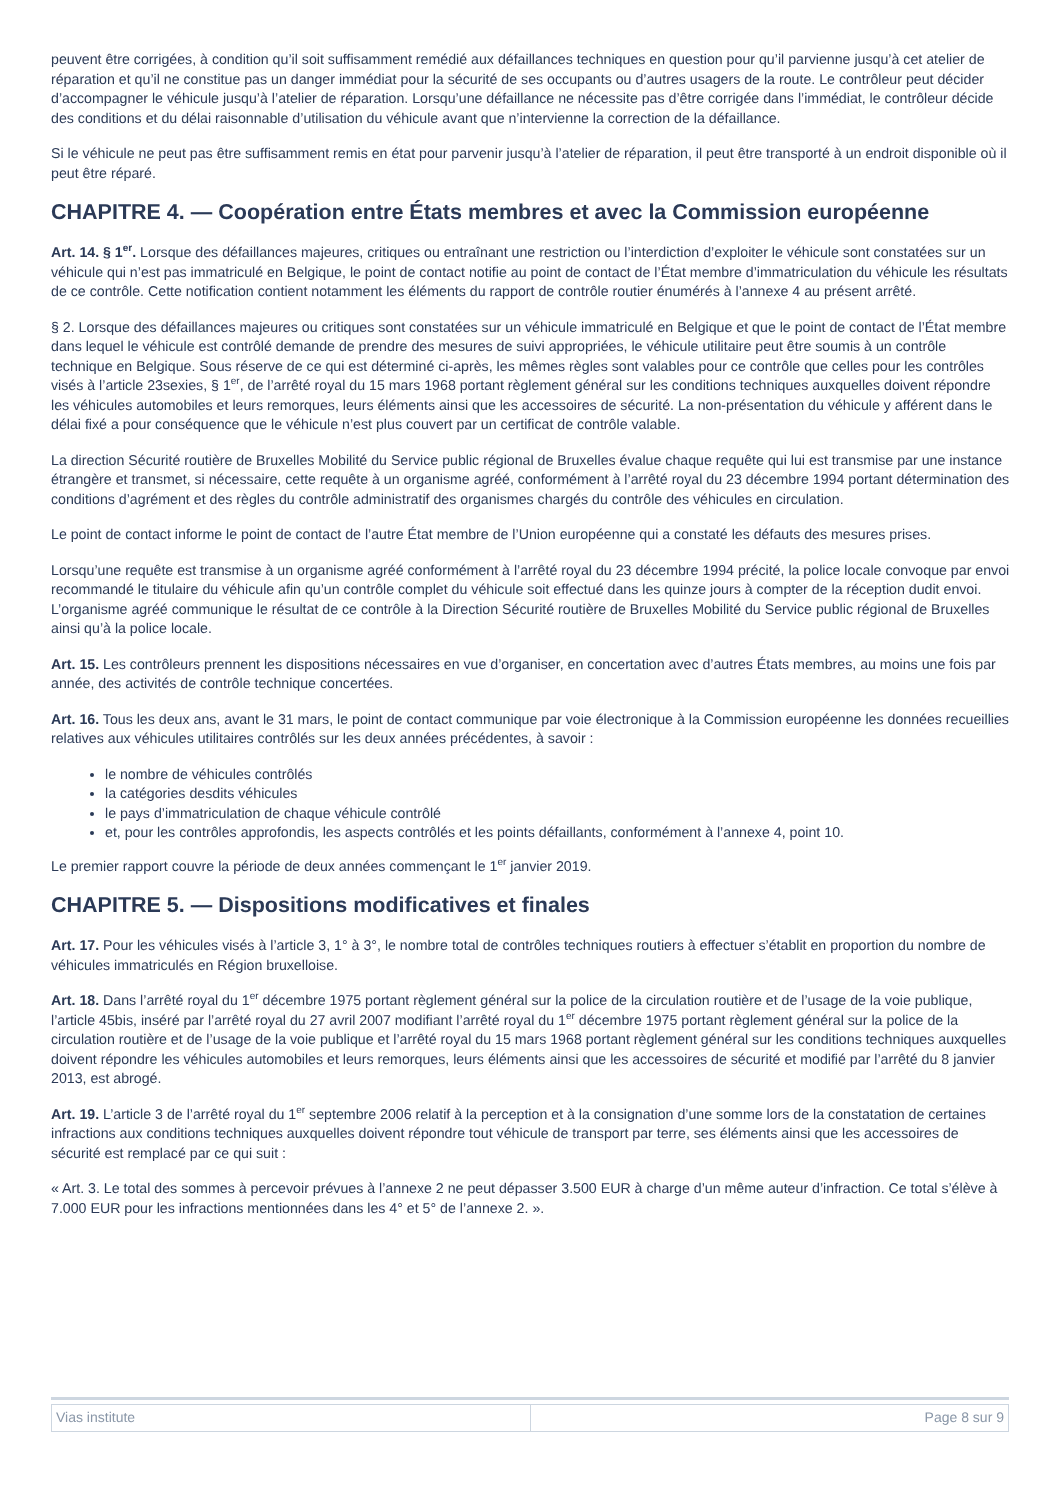peuvent être corrigées, à condition qu’il soit suffisamment remédié aux défaillances techniques en question pour qu’il parvienne jusqu’à cet atelier de réparation et qu’il ne constitue pas un danger immédiat pour la sécurité de ses occupants ou d’autres usagers de la route. Le contrôleur peut décider d’accompagner le véhicule jusqu’à l’atelier de réparation. Lorsqu’une défaillance ne nécessite pas d’être corrigée dans l’immédiat, le contrôleur décide des conditions et du délai raisonnable d’utilisation du véhicule avant que n’intervienne la correction de la défaillance.
Si le véhicule ne peut pas être suffisamment remis en état pour parvenir jusqu’à l’atelier de réparation, il peut être transporté à un endroit disponible où il peut être réparé.
CHAPITRE 4. — Coopération entre États membres et avec la Commission européenne
Art. 14. § 1<sup>er</sup>. Lorsque des défaillances majeures, critiques ou entraînant une restriction ou l’interdiction d’exploiter le véhicule sont constatées sur un véhicule qui n’est pas immatriculé en Belgique, le point de contact notifie au point de contact de l’État membre d’immatriculation du véhicule les résultats de ce contrôle. Cette notification contient notamment les éléments du rapport de contrôle routier énumérés à l’annexe 4 au présent arrêté.
§ 2. Lorsque des défaillances majeures ou critiques sont constatées sur un véhicule immatriculé en Belgique et que le point de contact de l’État membre dans lequel le véhicule est contrôlé demande de prendre des mesures de suivi appropriées, le véhicule utilitaire peut être soumis à un contrôle technique en Belgique. Sous réserve de ce qui est déterminé ci-après, les mêmes règles sont valables pour ce contrôle que celles pour les contrôles visés à l’article 23sexies, § 1<sup>er</sup>, de l’arrêté royal du 15 mars 1968 portant règlement général sur les conditions techniques auxquelles doivent répondre les véhicules automobiles et leurs remorques, leurs éléments ainsi que les accessoires de sécurité. La non-présentation du véhicule y afférent dans le délai fixé a pour conséquence que le véhicule n’est plus couvert par un certificat de contrôle valable.
La direction Sécurité routière de Bruxelles Mobilité du Service public régional de Bruxelles évalue chaque requête qui lui est transmise par une instance étrangère et transmet, si nécessaire, cette requête à un organisme agréé, conformément à l’arrêté royal du 23 décembre 1994 portant détermination des conditions d’agrément et des règles du contrôle administratif des organismes chargés du contrôle des véhicules en circulation.
Le point de contact informe le point de contact de l’autre État membre de l’Union européenne qui a constaté les défauts des mesures prises.
Lorsqu’une requête est transmise à un organisme agréé conformément à l’arrêté royal du 23 décembre 1994 précité, la police locale convoque par envoi recommandé le titulaire du véhicule afin qu’un contrôle complet du véhicule soit effectué dans les quinze jours à compter de la réception dudit envoi. L’organisme agréé communique le résultat de ce contrôle à la Direction Sécurité routière de Bruxelles Mobilité du Service public régional de Bruxelles ainsi qu’à la police locale.
Art. 15. Les contrôleurs prennent les dispositions nécessaires en vue d’organiser, en concertation avec d’autres États membres, au moins une fois par année, des activités de contrôle technique concertées.
Art. 16. Tous les deux ans, avant le 31 mars, le point de contact communique par voie électronique à la Commission européenne les données recueillies relatives aux véhicules utilitaires contrôlés sur les deux années précédentes, à savoir :
le nombre de véhicules contrôlés
la catégories desdits véhicules
le pays d’immatriculation de chaque véhicule contrôlé
et, pour les contrôles approfondis, les aspects contrôlés et les points défaillants, conformément à l’annexe 4, point 10.
Le premier rapport couvre la période de deux années commençant le 1<sup>er</sup> janvier 2019.
CHAPITRE 5. — Dispositions modificatives et finales
Art. 17. Pour les véhicules visés à l’article 3, 1° à 3°, le nombre total de contrôles techniques routiers à effectuer s’établit en proportion du nombre de véhicules immatriculés en Région bruxelloise.
Art. 18. Dans l’arrêté royal du 1<sup>er</sup> décembre 1975 portant règlement général sur la police de la circulation routière et de l’usage de la voie publique, l’article 45bis, inséré par l’arrêté royal du 27 avril 2007 modifiant l’arrêté royal du 1<sup>er</sup> décembre 1975 portant règlement général sur la police de la circulation routière et de l’usage de la voie publique et l’arrêté royal du 15 mars 1968 portant règlement général sur les conditions techniques auxquelles doivent répondre les véhicules automobiles et leurs remorques, leurs éléments ainsi que les accessoires de sécurité et modifié par l’arrêté du 8 janvier 2013, est abrogé.
Art. 19. L’article 3 de l’arrêté royal du 1<sup>er</sup> septembre 2006 relatif à la perception et à la consignation d’une somme lors de la constatation de certaines infractions aux conditions techniques auxquelles doivent répondre tout véhicule de transport par terre, ses éléments ainsi que les accessoires de sécurité est remplacé par ce qui suit :
« Art. 3. Le total des sommes à percevoir prévues à l’annexe 2 ne peut dépasser 3.500 EUR à charge d’un même auteur d’infraction. Ce total s’élève à 7.000 EUR pour les infractions mentionnées dans les 4° et 5° de l’annexe 2. ».
| Vias institute | Page 8 sur 9 |